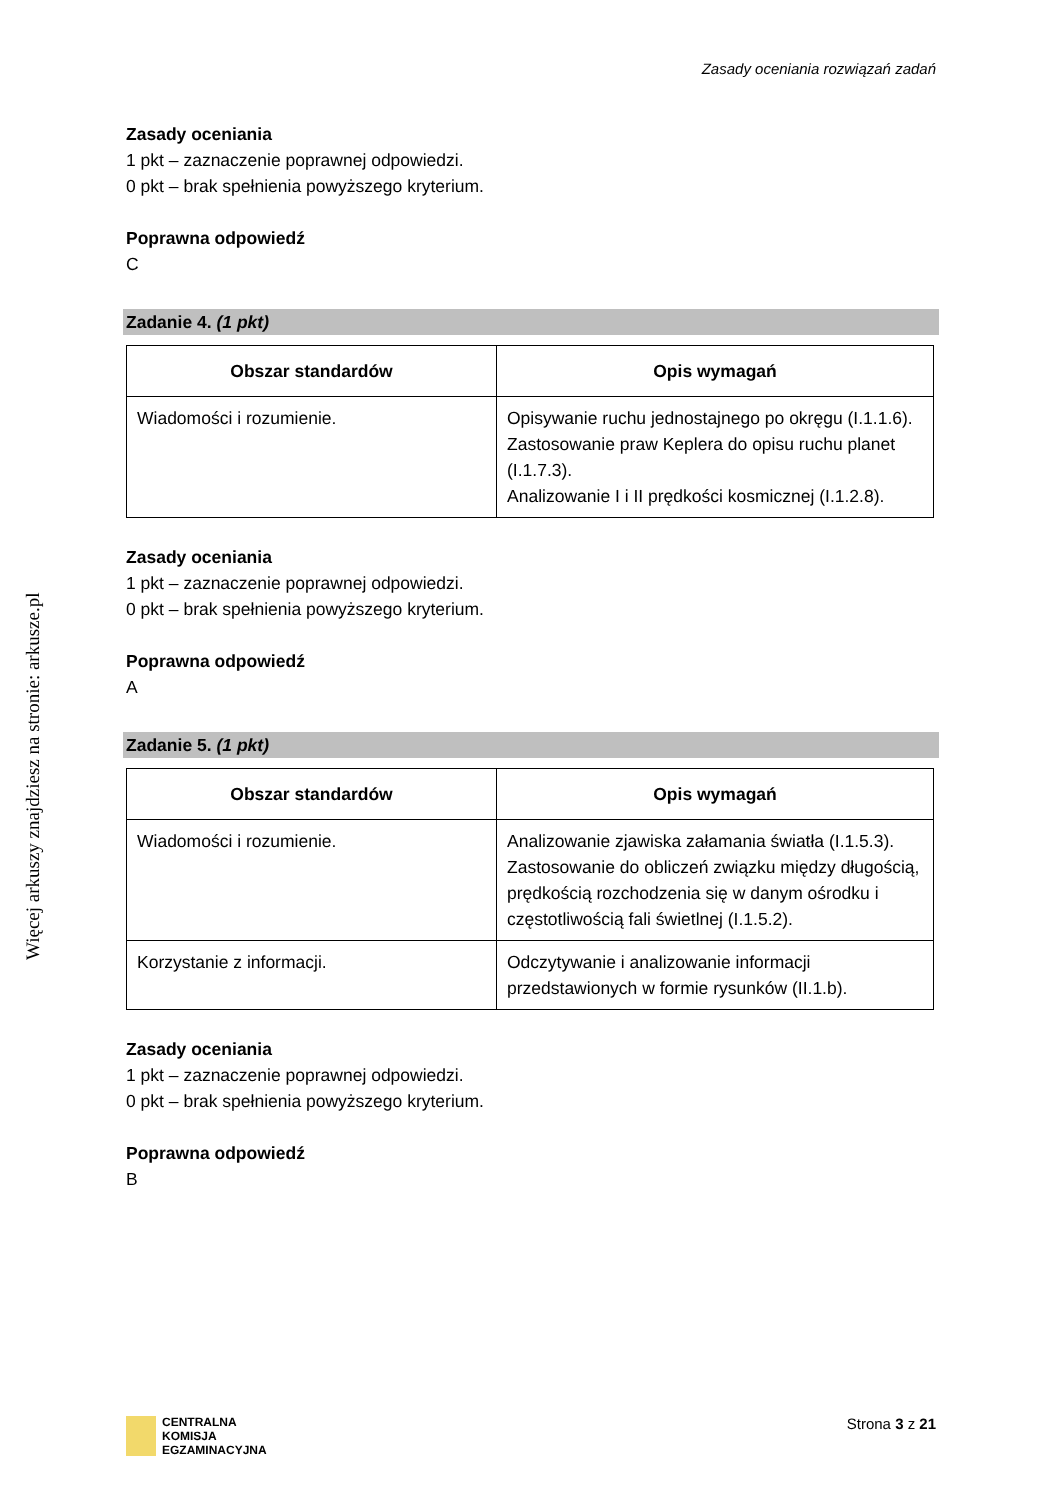Więcej arkuszy znajdziesz na stronie: arkusze.pl
Zasady oceniania rozwiązań zadań
Zasady oceniania
1 pkt – zaznaczenie poprawnej odpowiedzi.
0 pkt – brak spełnienia powyższego kryterium.
Poprawna odpowiedź
C
Zadanie 4. (1 pkt)
| Obszar standardów | Opis wymagań |
| --- | --- |
| Wiadomości i rozumienie. | Opisywanie ruchu jednostajnego po okręgu (I.1.1.6). Zastosowanie praw Keplera do opisu ruchu planet (I.1.7.3). Analizowanie I i II prędkości kosmicznej (I.1.2.8). |
Zasady oceniania
1 pkt – zaznaczenie poprawnej odpowiedzi.
0 pkt – brak spełnienia powyższego kryterium.
Poprawna odpowiedź
A
Zadanie 5. (1 pkt)
| Obszar standardów | Opis wymagań |
| --- | --- |
| Wiadomości i rozumienie. | Analizowanie zjawiska załamania światła (I.1.5.3). Zastosowanie do obliczeń związku między długością, prędkością rozchodzenia się w danym ośrodku i częstotliwością fali świetlnej (I.1.5.2). |
| Korzystanie z informacji. | Odczytywanie i analizowanie informacji przedstawionych w formie rysunków (II.1.b). |
Zasady oceniania
1 pkt – zaznaczenie poprawnej odpowiedzi.
0 pkt – brak spełnienia powyższego kryterium.
Poprawna odpowiedź
B
CENTRALNA
KOMISJA
EGZAMINACYJNA
Strona 3 z 21